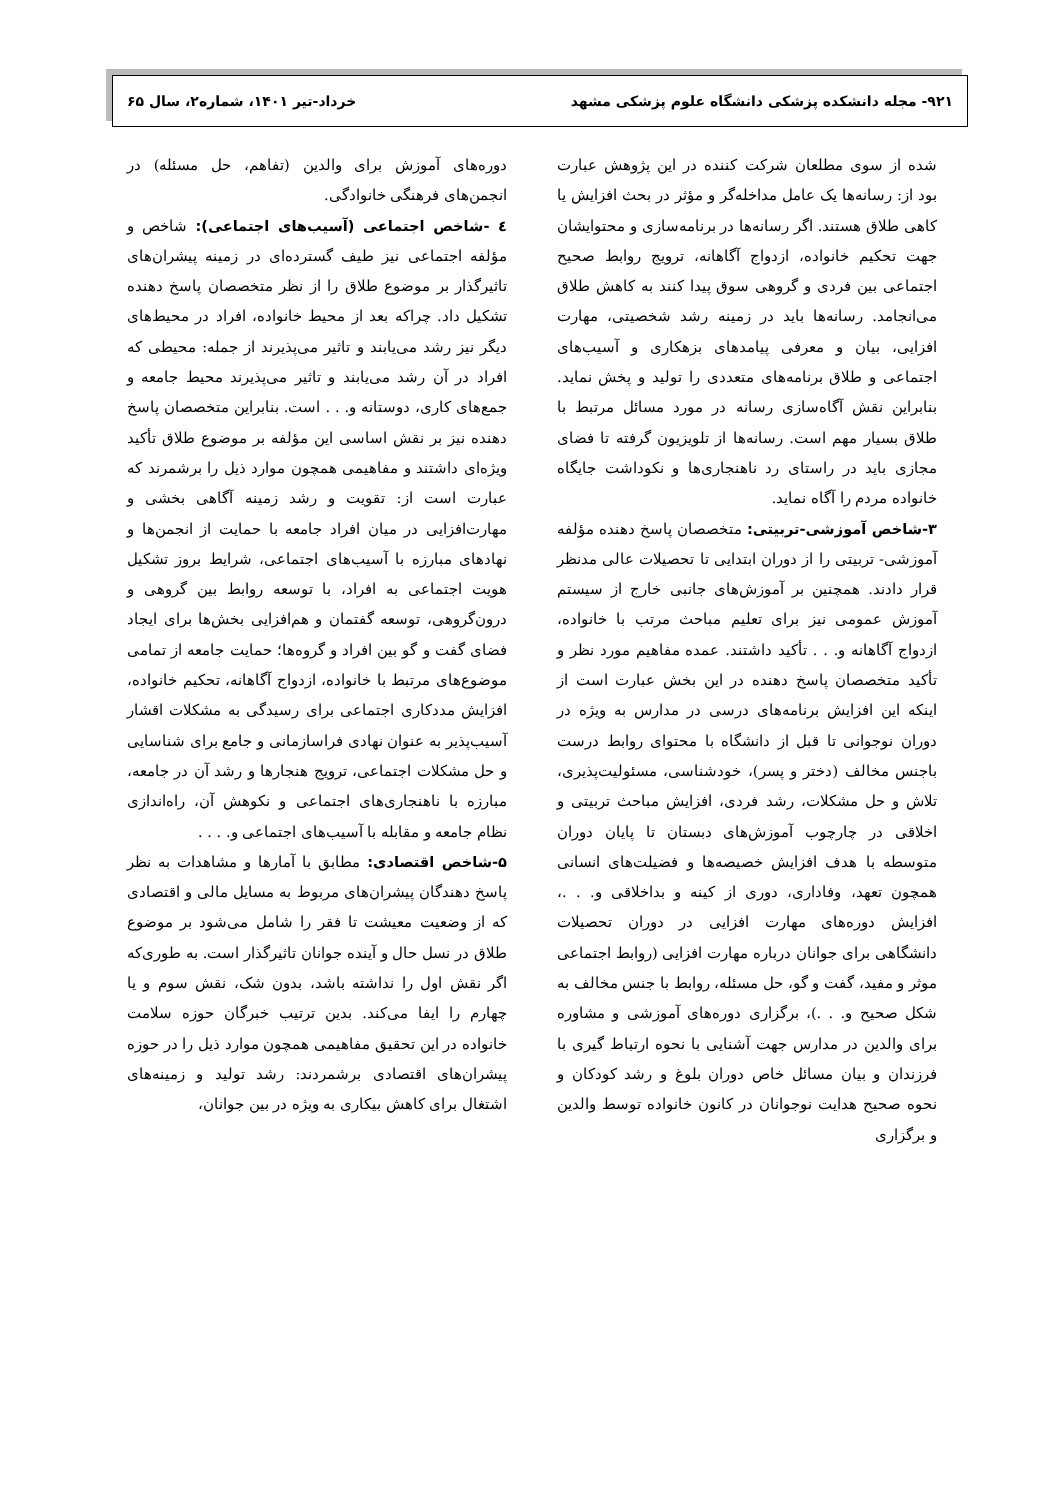۹۲۱- مجله دانشکده پزشکی دانشگاه علوم پزشکی مشهد خرداد-تیر ۱۴۰۱، شماره۲، سال ۶۵
شده از سوی مطلعان شرکت کننده در این پژوهش عبارت بود از: رسانه‌ها یک عامل مداخله‌گر و مؤثر در بحث افزایش یا کاهی طلاق هستند. اگر رسانه‌ها در برنامه‌سازی و محتوایشان جهت تحکیم خانواده، ازدواج آگاهانه، ترویج روابط صحیح اجتماعی بین فردی و گروهی سوق پیدا کنند به کاهش طلاق می‌انجامد. رسانه‌ها باید در زمینه رشد شخصیتی، مهارت افزایی، بیان و معرفی پیامدهای بزهکاری و آسیب‌های اجتماعی و طلاق برنامه‌های متعددی را تولید و پخش نماید. بنابراین نقش آگاه‌سازی رسانه در مورد مسائل مرتبط با طلاق بسیار مهم است. رسانه‌ها از تلویزیون گرفته تا فضای مجازی باید در راستای رد ناهنجاری‌ها و نکوداشت جایگاه خانواده مردم را آگاه نماید.
۳-شاخص آموزشی-تربیتی: متخصصان پاسخ دهنده مؤلفه آموزشی- تربیتی را از دوران ابتدایی تا تحصیلات عالی مدنظر قرار دادند. همچنین بر آموزش‌های جانبی خارج از سیستم آموزش عمومی نیز برای تعلیم مباحث مرتب با خانواده، ازدواج آگاهانه و. . . تأکید داشتند. عمده مفاهیم مورد نظر و تأکید متخصصان پاسخ دهنده در این بخش عبارت است از اینکه این افزایش برنامه‌های درسی در مدارس به ویژه در دوران نوجوانی تا قبل از دانشگاه با محتوای روابط درست باجنس مخالف (دختر و پسر)، خودشناسی، مسئولیت‌پذیری، تلاش و حل مشکلات، رشد فردی، افزایش مباحث تربیتی و اخلاقی در چارچوب آموزش‌های دبستان تا پایان دوران متوسطه با هدف افزایش خصیصه‌ها و فضیلت‌های انسانی همچون تعهد، وفاداری، دوری از کینه و بداخلاقی و. . .، افزایش دوره‌های مهارت افزایی در دوران تحصیلات دانشگاهی برای جوانان درباره مهارت افزایی (روابط اجتماعی موثر و مفید، گفت و گو، حل مسئله، روابط با جنس مخالف به شکل صحیح و. . .)، برگزاری دوره‌های آموزشی و مشاوره برای والدین در مدارس جهت آشنایی با نحوه ارتباط گیری با فرزندان و بیان مسائل خاص دوران بلوغ و رشد کودکان و نحوه صحیح هدایت نوجوانان در کانون خانواده توسط والدین و برگزاری
دوره‌های آموزش برای والدین (تفاهم، حل مسئله) در انجمن‌های فرهنگی خانوادگی.
٤ -شاخص اجتماعی (آسیب‌های اجتماعی): شاخص و مؤلفه اجتماعی نیز طیف گسترده‌ای در زمینه پیشران‌های تاثیرگذار بر موضوع طلاق را از نظر متخصصان پاسخ دهنده تشکیل داد. چراکه بعد از محیط خانواده، افراد در محیط‌های دیگر نیز رشد می‌یابند و تاثیر می‌پذیرند از جمله: محیطی که افراد در آن رشد می‌یابند و تاثیر می‌پذیرند محیط جامعه و جمع‌های کاری، دوستانه و. . . است. بنابراین متخصصان پاسخ دهنده نیز بر نقش اساسی این مؤلفه بر موضوع طلاق تأکید ویژه‌ای داشتند و مفاهیمی همچون موارد ذیل را برشمرند که عبارت است از: تقویت و رشد زمینه آگاهی بخشی و مهارت‌افزایی در میان افراد جامعه با حمایت از انجمن‌ها و نهادهای مبارزه با آسیب‌های اجتماعی، شرایط بروز تشکیل هویت اجتماعی به افراد، با توسعه روابط بین گروهی و درون‌گروهی، توسعه گفتمان و هم‌افزایی بخش‌ها برای ایجاد فضای گفت و گو بین افراد و گروه‌ها؛ حمایت جامعه از تمامی موضوع‌های مرتبط با خانواده، ازدواج آگاهانه، تحکیم خانواده، افزایش مددکاری اجتماعی برای رسیدگی به مشکلات اقشار آسیب‌پذیر به عنوان نهادی فراسازمانی و جامع برای شناسایی و حل مشکلات اجتماعی، ترویج هنجارها و رشد آن در جامعه، مبارزه با ناهنجاری‌های اجتماعی و نکوهش آن، راه‌اندازی نظام جامعه و مقابله با آسیب‌های اجتماعی و. . . .
۵-شاخص اقتصادی: مطابق با آمارها و مشاهدات به نظر پاسخ دهندگان پیشران‌های مربوط به مسایل مالی و اقتصادی که از وضعیت معیشت تا فقر را شامل می‌شود بر موضوع طلاق در نسل حال و آینده جوانان تاثیرگذار است. به طوری‌که اگر نقش اول را نداشته باشد، بدون شک، نقش سوم و یا چهارم را ایفا می‌کند. بدین ترتیب خبرگان حوزه سلامت خانواده در این تحقیق مفاهیمی همچون موارد ذیل را در حوزه پیشران‌های اقتصادی برشمردند: رشد تولید و زمینه‌های اشتغال برای کاهش بیکاری به ویژه در بین جوانان،